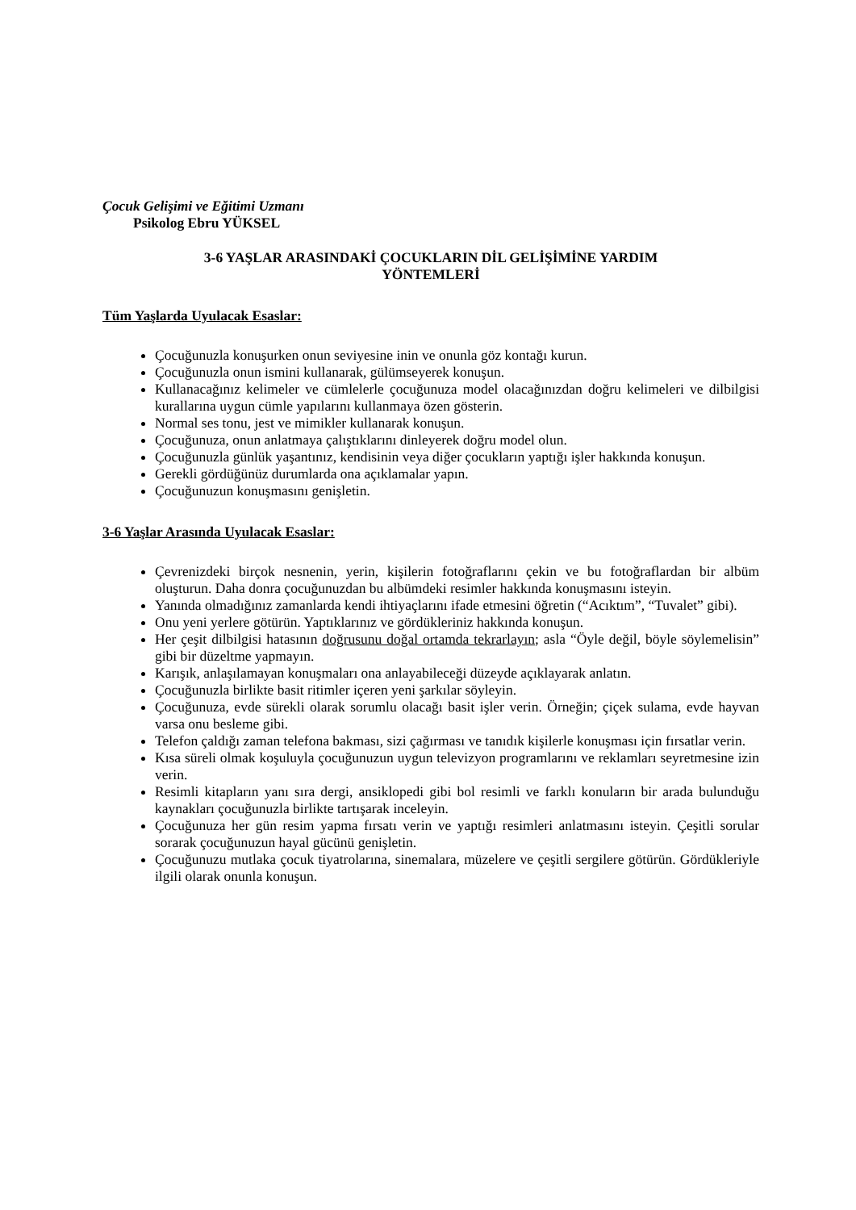Çocuk Gelişimi ve Eğitimi Uzmanı
Psikolog Ebru YÜKSEL
3-6 YAŞLAR ARASINDAKİ ÇOCUKLARIN DİL GELİŞİMİNE YARDIM
YÖNTEMLERİ
Tüm Yaşlarda Uyulacak Esaslar:
Çocuğunuzla konuşurken onun seviyesine inin ve onunla göz kontağı kurun.
Çocuğunuzla onun ismini kullanarak, gülümseyerek konuşun.
Kullanacağınız kelimeler ve cümlelerle çocuğunuza model olacağınızdan doğru kelimeleri ve dilbilgisi kurallarına uygun cümle yapılarını kullanmaya özen gösterin.
Normal ses tonu, jest ve mimikler kullanarak konuşun.
Çocuğunuza, onun anlatmaya çalıştıklarını dinleyerek doğru model olun.
Çocuğunuzla günlük yaşantınız, kendisinin veya diğer çocukların yaptığı işler hakkında konuşun.
Gerekli gördüğünüz durumlarda ona açıklamalar yapın.
Çocuğunuzun konuşmasını genişletin.
3-6 Yaşlar Arasında Uyulacak Esaslar:
Çevrenizdeki birçok nesnenin, yerin, kişilerin fotoğraflarını çekin ve bu fotoğraflardan bir albüm oluşturun. Daha donra çocuğunuzdan bu albümdeki resimler hakkında konuşmasını isteyin.
Yanında olmadığınız zamanlarda kendi ihtiyaçlarını ifade etmesini öğretin (“Acıktım”, “Tuvalet” gibi).
Onu yeni yerlere götürün. Yaptıklarınız ve gördükleriniz hakkında konuşun.
Her çeşit dilbilgisi hatasının doğrusunu doğal ortamda tekrarlayın; asla “Öyle değil, böyle söylemelisin” gibi bir düzeltme yapmayın.
Karışık, anlaşılamayan konuşmaları ona anlayabileceği düzeyde açıklayarak anlatın.
Çocuğunuzla birlikte basit ritimler içeren yeni şarkılar söyleyin.
Çocuğunuza, evde sürekli olarak sorumlu olacağı basit işler verin. Örneğin; çiçek sulama, evde hayvan varsa onu besleme gibi.
Telefon çaldığı zaman telefona bakması, sizi çağırması ve tanıdık kişilerle konuşması için fırsatlar verin.
Kısa süreli olmak koşuluyla çocuğunuzun uygun televizyon programlarını ve reklamları seyretmesine izin verin.
Resimli kitapların yanı sıra dergi, ansiklopedi gibi bol resimli ve farklı konuların bir arada bulunduğu kaynakları çocuğunuzla birlikte tartışarak inceleyin.
Çocuğunuza her gün resim yapma fırsatı verin ve yaptığı resimleri anlatmasını isteyin. Çeşitli sorular sorarak çocuğunuzun hayal gücünü genişletin.
Çocuğunuzu mutlaka çocuk tiyatrolarına, sinemalara, müzelere ve çeşitli sergilere götürün. Gördükleriyle ilgili olarak onunla konuşun.